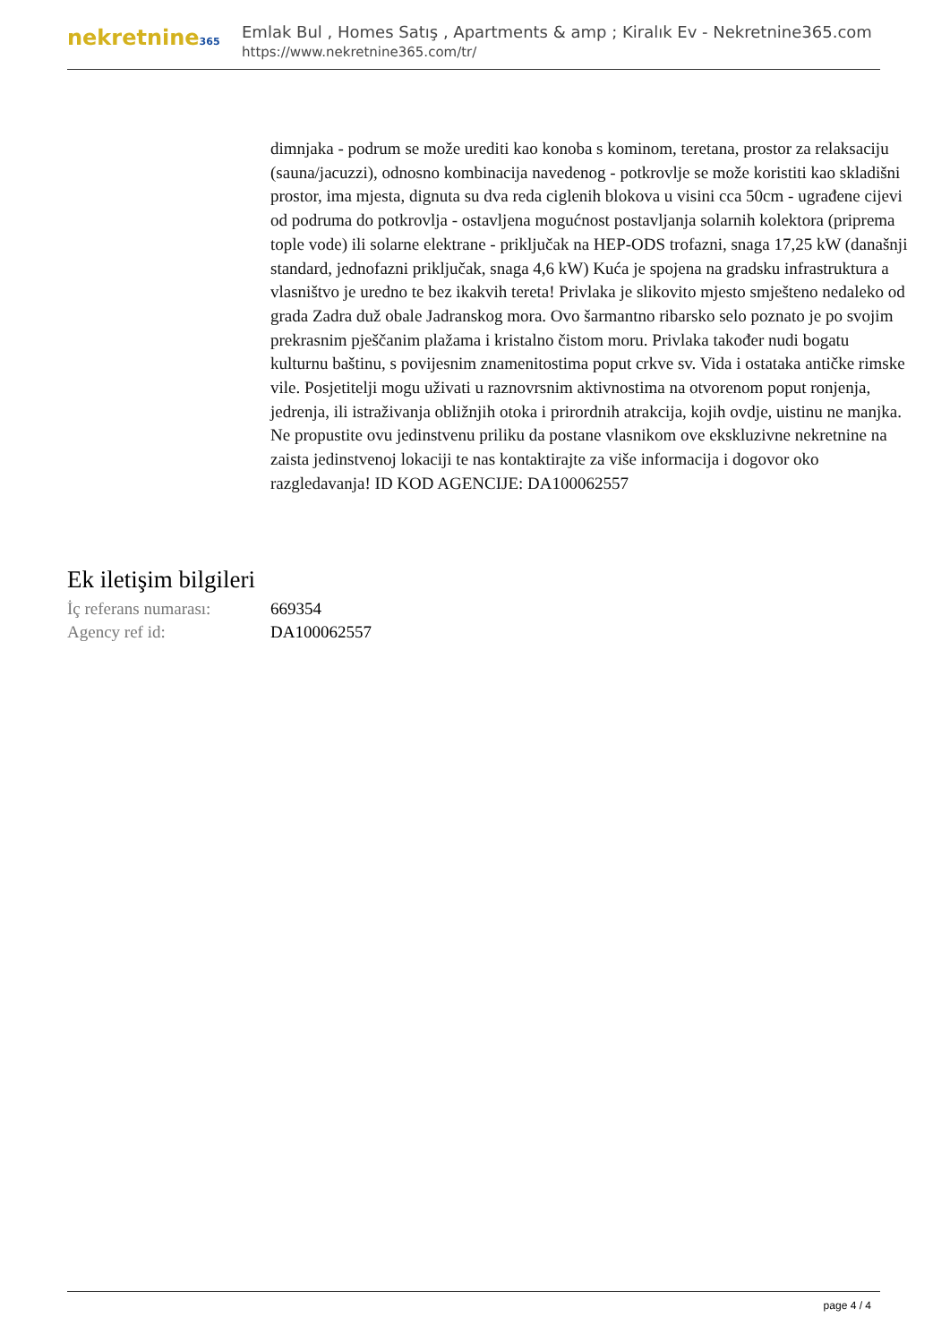nekretnine365
Emlak Bul , Homes Satış , Apartments & amp ; Kiralık Ev - Nekretnine365.com
https://www.nekretnine365.com/tr/
dimnjaka - podrum se može urediti kao konoba s kominom, teretana, prostor za relaksaciju (sauna/jacuzzi), odnosno kombinacija navedenog - potkrovlje se može koristiti kao skladišni prostor, ima mjesta, dignuta su dva reda ciglenih blokova u visini cca 50cm - ugrađene cijevi od podruma do potkrovlja - ostavljena mogućnost postavljanja solarnih kolektora (priprema tople vode) ili solarne elektrane - priključak na HEP-ODS trofazni, snaga 17,25 kW (današnji standard, jednofazni priključak, snaga 4,6 kW) Kuća je spojena na gradsku infrastruktura a vlasništvo je uredno te bez ikakvih tereta! Privlaka je slikovito mjesto smješteno nedaleko od grada Zadra duž obale Jadranskog mora. Ovo šarmantno ribarsko selo poznato je po svojim prekrasnim pješčanim plažama i kristalno čistom moru. Privlaka također nudi bogatu kulturnu baštinu, s povijesnim znamenitostima poput crkve sv. Vida i ostataka antičke rimske vile. Posjetitelji mogu uživati u raznovrsnim aktivnostima na otvorenom poput ronjenja, jedrenja, ili istraživanja obližnjih otoka i prirordnih atrakcija, kojih ovdje, uistinu ne manjka. Ne propustite ovu jedinstvenu priliku da postane vlasnikom ove ekskluzivne nekretnine na zaista jedinstvenoj lokaciji te nas kontaktirajte za više informacija i dogovor oko razgledavanja! ID KOD AGENCIJE: DA100062557
Ek iletişim bilgileri
| İç referans numarası: | 669354 |
| Agency ref id: | DA100062557 |
page 4 / 4